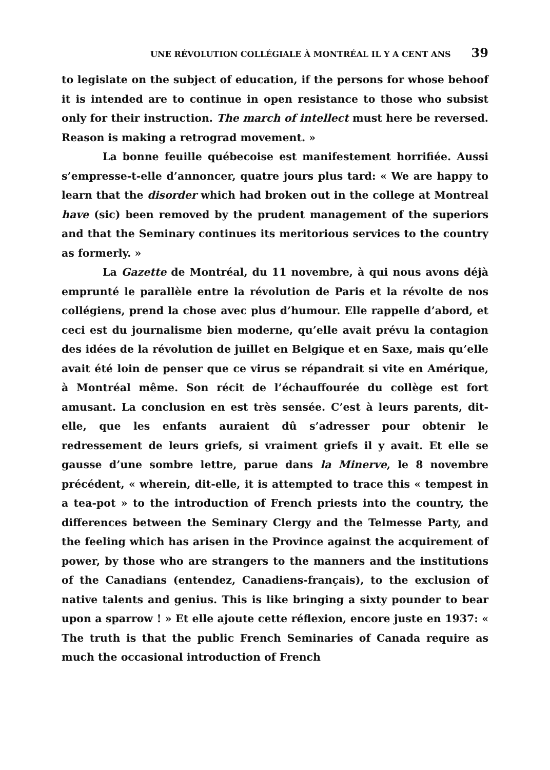UNE RÉVOLUTION COLLÉGIALE À MONTRÉAL IL Y A CENT ANS 39
to legislate on the subject of education, if the persons for whose behoof it is intended are to continue in open resistance to those who subsist only for their instruction. The march of intellect must here be reversed. Reason is making a retrograd movement. »
La bonne feuille québecoise est manifestement horrifiée. Aussi s’empresse-t-elle d’annoncer, quatre jours plus tard: « We are happy to learn that the disorder which had broken out in the college at Montreal have (sic) been removed by the prudent management of the superiors and that the Seminary continues its meritorious services to the country as formerly. »
La Gazette de Montréal, du 11 novembre, à qui nous avons déjà emprunté le parallèle entre la révolution de Paris et la révolte de nos collégiens, prend la chose avec plus d’humour. Elle rappelle d’abord, et ceci est du journalisme bien moderne, qu’elle avait prévu la contagion des idées de la révolution de juillet en Belgique et en Saxe, mais qu’elle avait été loin de penser que ce virus se répandrait si vite en Amérique, à Montréal même. Son récit de l’échauffourée du collège est fort amusant. La conclusion en est très sensée. C’est à leurs parents, dit-elle, que les enfants auraient dû s’adresser pour obtenir le redressement de leurs griefs, si vraiment griefs il y avait. Et elle se gausse d’une sombre lettre, parue dans la Minerve, le 8 novembre précédent, « wherein, dit-elle, it is attempted to trace this « tempest in a tea-pot » to the introduction of French priests into the country, the differences between the Seminary Clergy and the Telmesse Party, and the feeling which has arisen in the Province against the acquirement of power, by those who are strangers to the manners and the institutions of the Canadians (entendez, Canadiens-français), to the exclusion of native talents and genius. This is like bringing a sixty pounder to bear upon a sparrow ! » Et elle ajoute cette réflexion, encore juste en 1937: « The truth is that the public French Seminaries of Canada require as much the occasional introduction of French